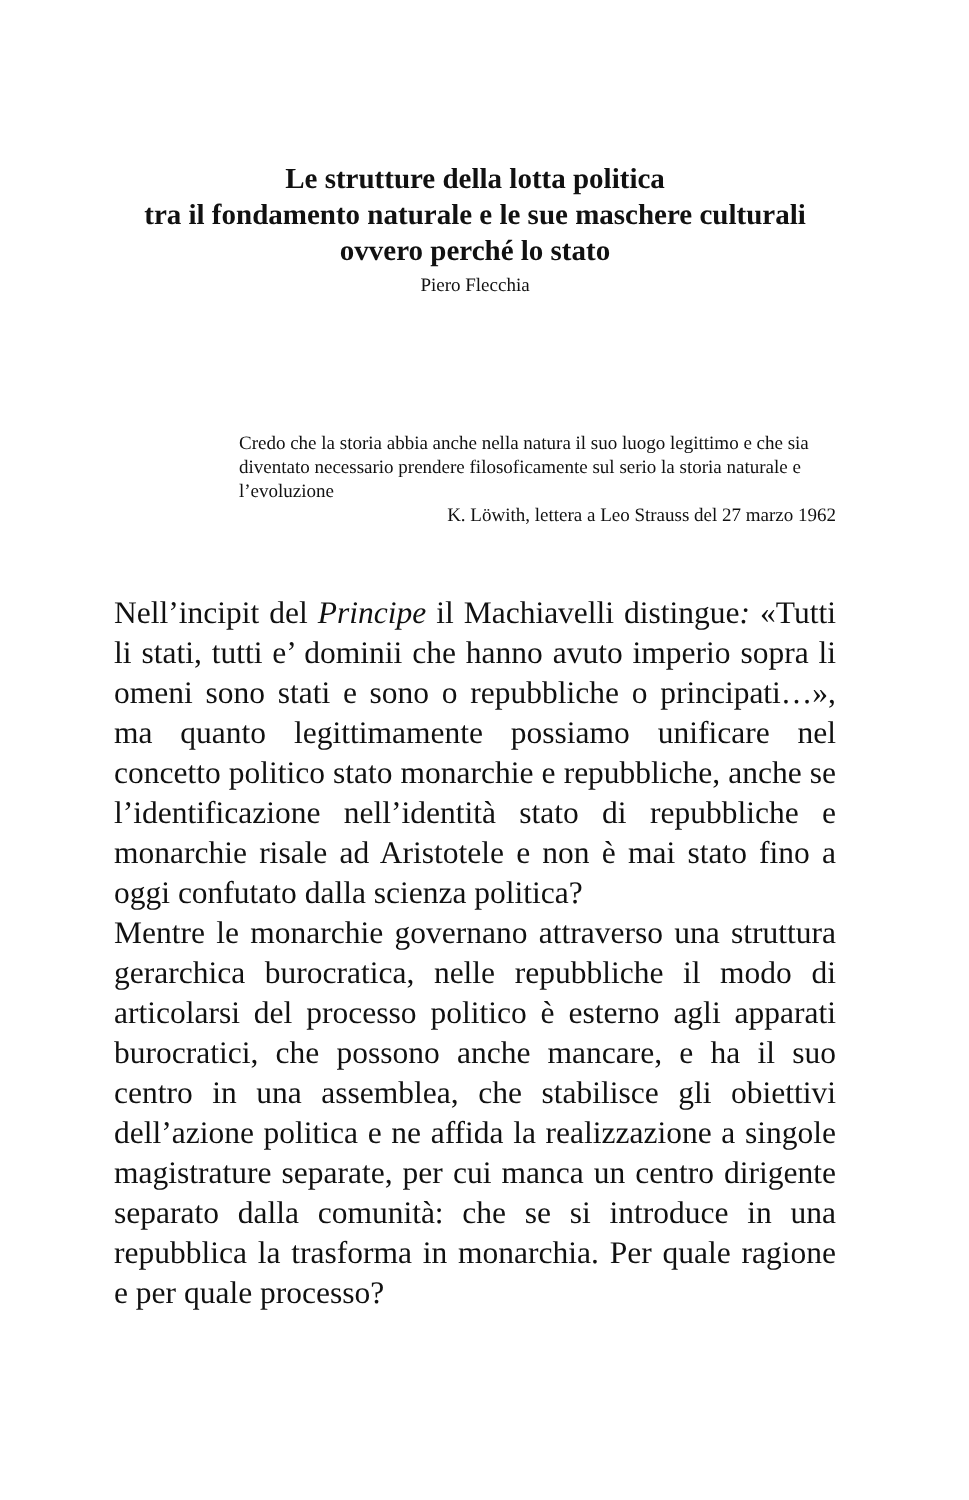Le strutture della lotta politica
tra il fondamento naturale e le sue maschere culturali
ovvero perché lo stato
Piero Flecchia
Credo che la storia abbia anche nella natura il suo luogo legittimo e che sia diventato necessario prendere filosoficamente sul serio la storia naturale e l’evoluzione
K. Löwith, lettera a Leo Strauss del 27 marzo 1962
Nell’incipit del Principe il Machiavelli distingue: «Tutti li stati, tutti e’ dominii che hanno avuto imperio sopra li omeni sono stati e sono o repubbliche o principati…», ma quanto legittimamente possiamo unificare nel concetto politico stato monarchie e repubbliche, anche se l’identificazione nell’identità stato di repubbliche e monarchie risale ad Aristotele e non è mai stato fino a oggi confutato dalla scienza politica?
Mentre le monarchie governano attraverso una struttura gerarchica burocratica, nelle repubbliche il modo di articolarsi del processo politico è esterno agli apparati burocratici, che possono anche mancare, e ha il suo centro in una assemblea, che stabilisce gli obiettivi dell’azione politica e ne affida la realizzazione a singole magistrature separate, per cui manca un centro dirigente separato dalla comunità: che se si introduce in una repubblica la trasforma in monarchia. Per quale ragione e per quale processo?